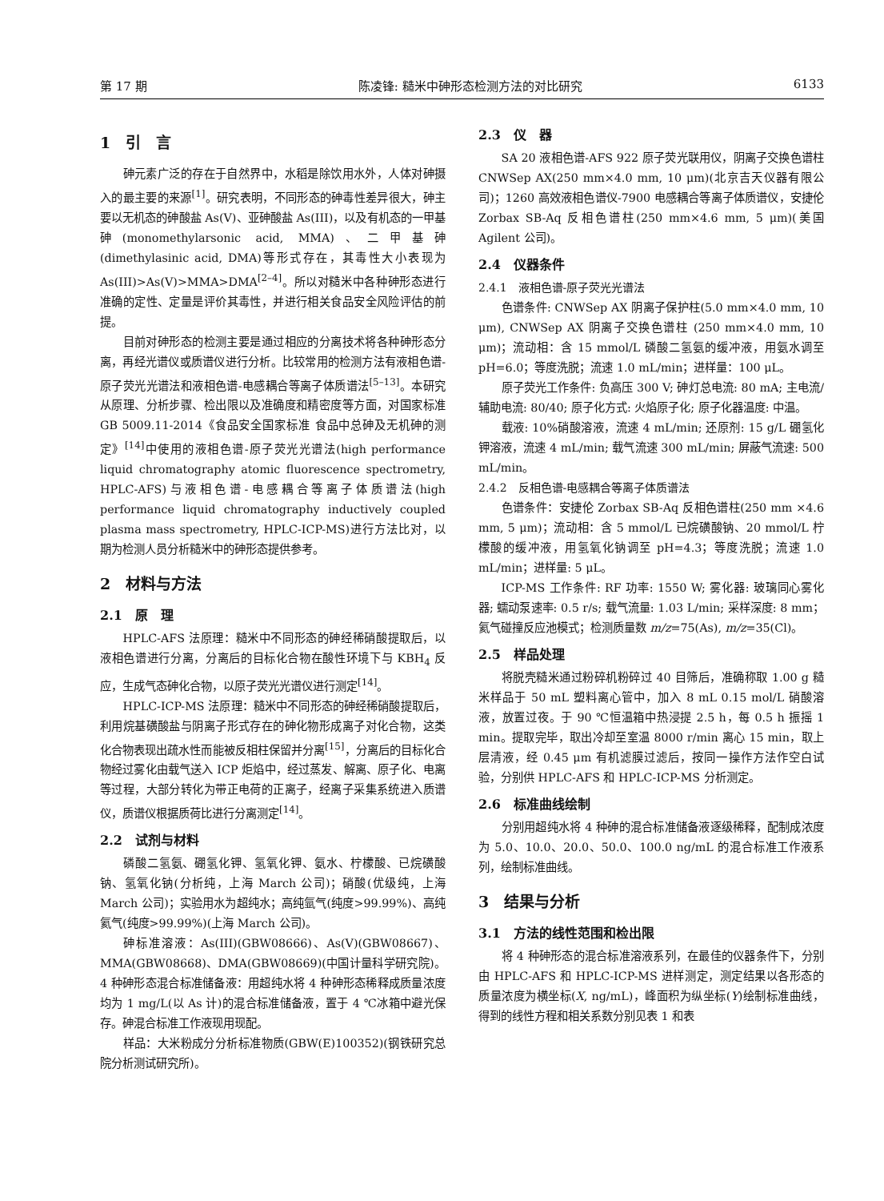第 17 期 陈凌锋: 糙米中砷形态检测方法的对比研究 6133
1　引　言
砷元素广泛的存在于自然界中，水稻是除饮用水外，人体对砷摄入的最主要的来源<sup>[1]</sup>。研究表明，不同形态的砷毒性差异很大，砷主要以无机态的砷酸盐 As(V)、亚砷酸盐 As(III)，以及有机态的一甲基砷(monomethylarsonic acid, MMA)、二甲基砷(dimethylasinic acid, DMA)等形式存在，其毒性大小表现为 As(III)>As(V)>MMA>DMA<sup>[2–4]</sup>。所以对糙米中各种砷形态进行准确的定性、定量是评价其毒性，并进行相关食品安全风险评估的前提。
目前对砷形态的检测主要是通过相应的分离技术将各种砷形态分离，再经光谱仪或质谱仪进行分析。比较常用的检测方法有液相色谱-原子荧光光谱法和液相色谱-电感耦合等离子体质谱法<sup>[5–13]</sup>。本研究从原理、分析步骤、检出限以及准确度和精密度等方面，对国家标准 GB 5009.11-2014《食品安全国家标准 食品中总砷及无机砷的测定》<sup>[14]</sup>中使用的液相色谱-原子荧光光谱法(high performance liquid chromatography atomic fluorescence spectrometry, HPLC-AFS)与液相色谱-电感耦合等离子体质谱法(high performance liquid chromatography inductively coupled plasma mass spectrometry, HPLC-ICP-MS)进行方法比对，以期为检测人员分析糙米中的砷形态提供参考。
2　材料与方法
2.1　原　理
HPLC-AFS 法原理：糙米中不同形态的砷经稀硝酸提取后，以液相色谱进行分离，分离后的目标化合物在酸性环境下与 KBH<sub>4</sub> 反应，生成气态砷化合物，以原子荧光光谱仪进行测定<sup>[14]</sup>。
HPLC-ICP-MS 法原理：糙米中不同形态的砷经稀硝酸提取后，利用烷基磺酸盐与阴离子形式存在的砷化物形成离子对化合物，这类化合物表现出疏水性而能被反相柱保留并分离<sup>[15]</sup>，分离后的目标化合物经过雾化由载气送入 ICP 炬焰中，经过蒸发、解离、原子化、电离等过程，大部分转化为带正电荷的正离子，经离子采集系统进入质谱仪，质谱仪根据质荷比进行分离测定<sup>[14]</sup>。
2.2　试剂与材料
磷酸二氢氨、硼氢化钾、氢氧化钾、氨水、柠檬酸、已烷磺酸钠、氢氧化钠(分析纯，上海 March 公司)；硝酸(优级纯，上海 March 公司)；实验用水为超纯水；高纯氩气(纯度>99.99%)、高纯氦气(纯度>99.99%)(上海 March 公司)。
砷标准溶液：As(III)(GBW08666)、As(V)(GBW08667)、MMA(GBW08668)、DMA(GBW08669)(中国计量科学研究院)。4 种砷形态混合标准储备液：用超纯水将 4 种砷形态稀释成质量浓度均为 1 mg/L(以 As 计)的混合标准储备液，置于 4 ℃冰箱中避光保存。砷混合标准工作液现用现配。
样品：大米粉成分分析标准物质(GBW(E)100352)(钢铁研究总院分析测试研究所)。
2.3　仪　器
SA 20 液相色谱-AFS 922 原子荧光联用仪，阴离子交换色谱柱 CNWSep AX(250 mm×4.0 mm, 10 μm)(北京吉天仪器有限公司)；1260 高效液相色谱仪-7900 电感耦合等离子体质谱仪，安捷伦 Zorbax SB-Aq 反相色谱柱(250 mm×4.6 mm, 5 μm)(美国 Agilent 公司)。
2.4　仪器条件
2.4.1　液相色谱-原子荧光光谱法
色谱条件: CNWSep AX 阴离子保护柱(5.0 mm×4.0 mm, 10 μm), CNWSep AX 阴离子交换色谱柱 (250 mm×4.0 mm, 10 μm)；流动相：含 15 mmol/L 磷酸二氢氨的缓冲液，用氨水调至 pH=6.0；等度洗脱；流速 1.0 mL/min；进样量：100 μL。
原子荧光工作条件: 负高压 300 V; 砷灯总电流: 80 mA; 主电流/辅助电流: 80/40; 原子化方式: 火焰原子化; 原子化器温度: 中温。
载液: 10%硝酸溶液，流速 4 mL/min; 还原剂: 15 g/L 硼氢化钾溶液，流速 4 mL/min; 载气流速 300 mL/min; 屏蔽气流速: 500 mL/min。
2.4.2　反相色谱-电感耦合等离子体质谱法
色谱条件：安捷伦 Zorbax SB-Aq 反相色谱柱(250 mm ×4.6 mm, 5 μm)；流动相：含 5 mmol/L 已烷磺酸钠、20 mmol/L 柠檬酸的缓冲液，用氢氧化钠调至 pH=4.3；等度洗脱；流速 1.0 mL/min；进样量: 5 μL。
ICP-MS 工作条件: RF 功率: 1550 W; 雾化器: 玻璃同心雾化器; 蠕动泵速率: 0.5 r/s; 载气流量: 1.03 L/min; 采样深度: 8 mm；氦气碰撞反应池模式；检测质量数 m/z=75(As), m/z=35(Cl)。
2.5　样品处理
将脱壳糙米通过粉碎机粉碎过 40 目筛后，准确称取 1.00 g 糙米样品于 50 mL 塑料离心管中，加入 8 mL 0.15 mol/L 硝酸溶液，放置过夜。于 90 ℃恒温箱中热浸提 2.5 h，每 0.5 h 振摇 1 min。提取完毕，取出冷却至室温 8000 r/min 离心 15 min，取上层清液，经 0.45 μm 有机滤膜过滤后，按同一操作方法作空白试验，分别供 HPLC-AFS 和 HPLC-ICP-MS 分析测定。
2.6　标准曲线绘制
分别用超纯水将 4 种砷的混合标准储备液逐级稀释，配制成浓度为 5.0、10.0、20.0、50.0、100.0 ng/mL 的混合标准工作液系列，绘制标准曲线。
3　结果与分析
3.1　方法的线性范围和检出限
将 4 种砷形态的混合标准溶液系列，在最佳的仪器条件下，分别由 HPLC-AFS 和 HPLC-ICP-MS 进样测定，测定结果以各形态的质量浓度为横坐标(X, ng/mL)，峰面积为纵坐标(Y)绘制标准曲线，得到的线性方程和相关系数分别见表 1 和表